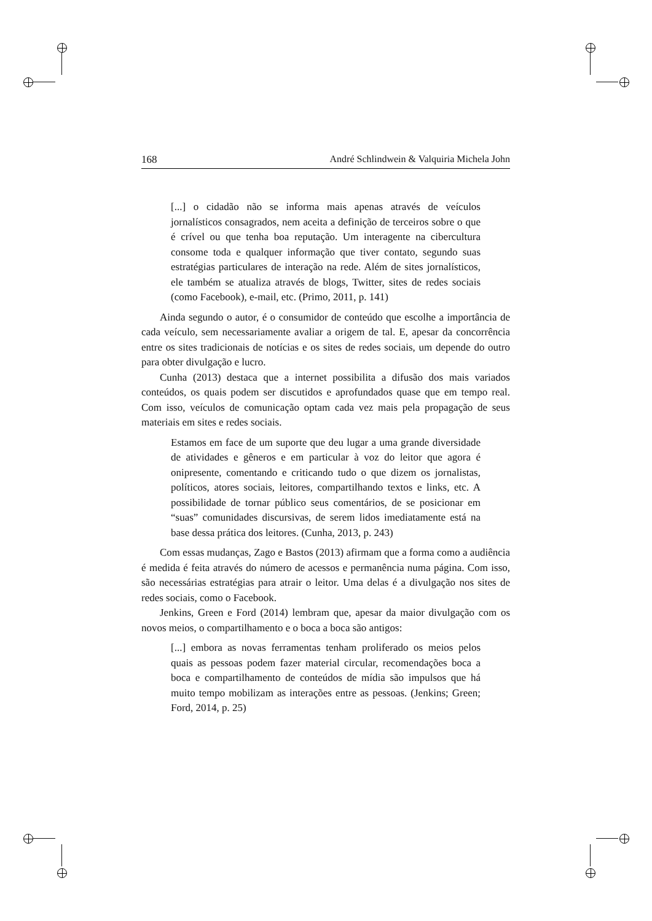168 André Schlindwein & Valquiria Michela John
[...] o cidadão não se informa mais apenas através de veículos jornalísticos consagrados, nem aceita a definição de terceiros sobre o que é crível ou que tenha boa reputação. Um interagente na cibercultura consome toda e qualquer informação que tiver contato, segundo suas estratégias particulares de interação na rede. Além de sites jornalísticos, ele também se atualiza através de blogs, Twitter, sites de redes sociais (como Facebook), e-mail, etc. (Primo, 2011, p. 141)
Ainda segundo o autor, é o consumidor de conteúdo que escolhe a importância de cada veículo, sem necessariamente avaliar a origem de tal. E, apesar da concorrência entre os sites tradicionais de notícias e os sites de redes sociais, um depende do outro para obter divulgação e lucro.
Cunha (2013) destaca que a internet possibilita a difusão dos mais variados conteúdos, os quais podem ser discutidos e aprofundados quase que em tempo real. Com isso, veículos de comunicação optam cada vez mais pela propagação de seus materiais em sites e redes sociais.
Estamos em face de um suporte que deu lugar a uma grande diversidade de atividades e gêneros e em particular à voz do leitor que agora é onipresente, comentando e criticando tudo o que dizem os jornalistas, políticos, atores sociais, leitores, compartilhando textos e links, etc. A possibilidade de tornar público seus comentários, de se posicionar em “suas” comunidades discursivas, de serem lidos imediatamente está na base dessa prática dos leitores. (Cunha, 2013, p. 243)
Com essas mudanças, Zago e Bastos (2013) afirmam que a forma como a audiência é medida é feita através do número de acessos e permanência numa página. Com isso, são necessárias estratégias para atrair o leitor. Uma delas é a divulgação nos sites de redes sociais, como o Facebook.
Jenkins, Green e Ford (2014) lembram que, apesar da maior divulgação com os novos meios, o compartilhamento e o boca a boca são antigos:
[...] embora as novas ferramentas tenham proliferado os meios pelos quais as pessoas podem fazer material circular, recomendações boca a boca e compartilhamento de conteúdos de mídia são impulsos que há muito tempo mobilizam as interações entre as pessoas. (Jenkins; Green; Ford, 2014, p. 25)